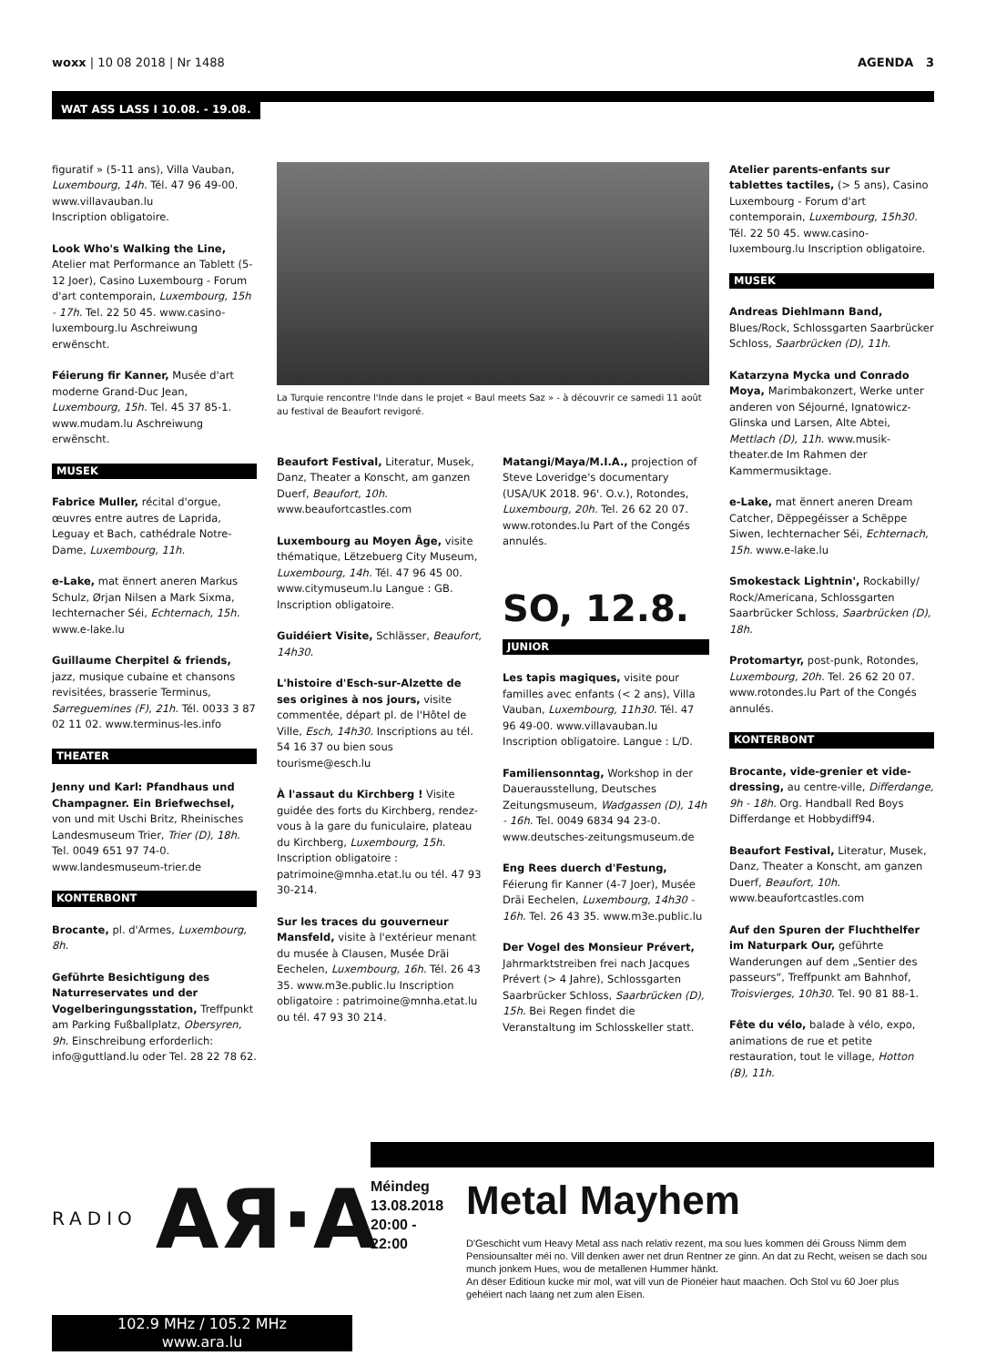woxx | 10 08 2018 | Nr 1488 AGENDA 3
WAT ASS LASS I 10.08. - 19.08.
figuratif » (5-11 ans), Villa Vauban, Luxembourg, 14h. Tél. 47 96 49-00. www.villavauban.lu
Inscription obligatoire.
Look Who's Walking the Line, Atelier mat Performance an Tablett (5-12 Joer), Casino Luxembourg - Forum d'art contemporain, Luxembourg, 15h - 17h. Tel. 22 50 45. www.casino-luxembourg.lu Aschreiwung erwënscht.
Féierung fir Kanner, Musée d'art moderne Grand-Duc Jean, Luxembourg, 15h. Tel. 45 37 85-1. www.mudam.lu Aschreiwung erwënscht.
MUSEK
Fabrice Muller, récital d'orgue, œuvres entre autres de Laprida, Leguay et Bach, cathédrale Notre-Dame, Luxembourg, 11h.
e-Lake, mat ënnert aneren Markus Schulz, Ørjan Nilsen a Mark Sixma, Iechternacher Séi, Echternach, 15h. www.e-lake.lu
Guillaume Cherpitel & friends, jazz, musique cubaine et chansons revisitées, brasserie Terminus, Sarreguemines (F), 21h. Tél. 0033 3 87 02 11 02. www.terminus-les.info
THEATER
Jenny und Karl: Pfandhaus und Champagner. Ein Briefwechsel, von und mit Uschi Britz, Rheinisches Landesmuseum Trier, Trier (D), 18h. Tel. 0049 651 97 74-0. www.landesmuseum-trier.de
KONTERBONT
Brocante, pl. d'Armes, Luxembourg, 8h.
Geführte Besichtigung des Naturreservates und der Vogelberingungsstation, Treffpunkt am Parking Fußballplatz, Obersyren, 9h. Einschreibung erforderlich: info@guttland.lu oder Tel. 28 22 78 62.
La Turquie rencontre l'Inde dans le projet « Baul meets Saz » - à découvrir ce samedi 11 août au festival de Beaufort revigoré.
Beaufort Festival, Literatur, Musek, Danz, Theater a Konscht, am ganzen Duerf, Beaufort, 10h. www.beaufortcastles.com
Luxembourg au Moyen Âge, visite thématique, Lëtzebuerg City Museum, Luxembourg, 14h. Tél. 47 96 45 00. www.citymuseum.lu Langue : GB. Inscription obligatoire.
Guidéiert Visite, Schlässer, Beaufort, 14h30.
L'histoire d'Esch-sur-Alzette de ses origines à nos jours, visite commentée, départ pl. de l'Hôtel de Ville, Esch, 14h30. Inscriptions au tél. 54 16 37 ou bien sous tourisme@esch.lu
À l'assaut du Kirchberg ! Visite guidée des forts du Kirchberg, rendez-vous à la gare du funiculaire, plateau du Kirchberg, Luxembourg, 15h. Inscription obligatoire : patrimoine@mnha.etat.lu ou tél. 47 93 30-214.
Sur les traces du gouverneur Mansfeld, visite à l'extérieur menant du musée à Clausen, Musée Dräi Eechelen, Luxembourg, 16h. Tél. 26 43 35. www.m3e.public.lu Inscription obligatoire : patrimoine@mnha.etat.lu ou tél. 47 93 30 214.
Matangi/Maya/M.I.A., projection of Steve Loveridge's documentary (USA/UK 2018. 96'. O.v.), Rotondes, Luxembourg, 20h. Tel. 26 62 20 07. www.rotondes.lu Part of the Congés annulés.
SO, 12.8.
JUNIOR
Les tapis magiques, visite pour familles avec enfants (< 2 ans), Villa Vauban, Luxembourg, 11h30. Tél. 47 96 49-00. www.villavauban.lu Inscription obligatoire. Langue : L/D.
Familiensonntag, Workshop in der Dauerausstellung, Deutsches Zeitungsmuseum, Wadgassen (D), 14h - 16h. Tel. 0049 6834 94 23-0. www.deutsches-zeitungsmuseum.de
Eng Rees duerch d'Festung, Féierung fir Kanner (4-7 Joer), Musée Dräi Eechelen, Luxembourg, 14h30 - 16h. Tel. 26 43 35. www.m3e.public.lu
Der Vogel des Monsieur Prévert, Jahrmarktstreiben frei nach Jacques Prévert (> 4 Jahre), Schlossgarten Saarbrücker Schloss, Saarbrücken (D), 15h. Bei Regen findet die Veranstaltung im Schlosskeller statt.
Atelier parents-enfants sur tablettes tactiles, (> 5 ans), Casino Luxembourg - Forum d'art contemporain, Luxembourg, 15h30. Tél. 22 50 45. www.casino-luxembourg.lu Inscription obligatoire.
MUSEK
Andreas Diehlmann Band, Blues/Rock, Schlossgarten Saarbrücker Schloss, Saarbrücken (D), 11h.
Katarzyna Mycka und Conrado Moya, Marimbakonzert, Werke unter anderen von Séjourné, Ignatowicz-Glinska und Larsen, Alte Abtei, Mettlach (D), 11h. www.musik-theater.de Im Rahmen der Kammermusiktage.
e-Lake, mat ënnert aneren Dream Catcher, Dëppegéisser a Schëppe Siwen, Iechternacher Séi, Echternach, 15h. www.e-lake.lu
Smokestack Lightnin', Rockabilly/ Rock/Americana, Schlossgarten Saarbrücker Schloss, Saarbrücken (D), 18h.
Protomartyr, post-punk, Rotondes, Luxembourg, 20h. Tel. 26 62 20 07. www.rotondes.lu Part of the Congés annulés.
KONTERBONT
Brocante, vide-grenier et vide-dressing, au centre-ville, Differdange, 9h - 18h. Org. Handball Red Boys Differdange et Hobbydiff94.
Beaufort Festival, Literatur, Musek, Danz, Theater a Konscht, am ganzen Duerf, Beaufort, 10h. www.beaufortcastles.com
Auf den Spuren der Fluchthelfer im Naturpark Our, geführte Wanderungen auf dem „Sentier des passeurs“, Treffpunkt am Bahnhof, Troisvierges, 10h30. Tel. 90 81 88-1.
Fête du vélo, balade à vélo, expo, animations de rue et petite restauration, tout le village, Hotton (B), 11h.
RADIO AЯ·A
102.9 MHz / 105.2 MHz
www.ara.lu
Méindeg
13.08.2018
20:00 - 22:00
Metal Mayhem
D'Geschicht vum Heavy Metal ass nach relativ rezent, ma sou lues kommen déi Grouss Nimm dem Pensiounsalter méi no. Vill denken awer net drun Rentner ze ginn. An dat zu Recht, weisen se dach sou munch jonkem Hues, wou de metallenen Hummer hänkt.
An dëser Editioun kucke mir mol, wat vill vun de Pionéier haut maachen. Och Stol vu 60 Joer plus gehéiert nach laang net zum alen Eisen.